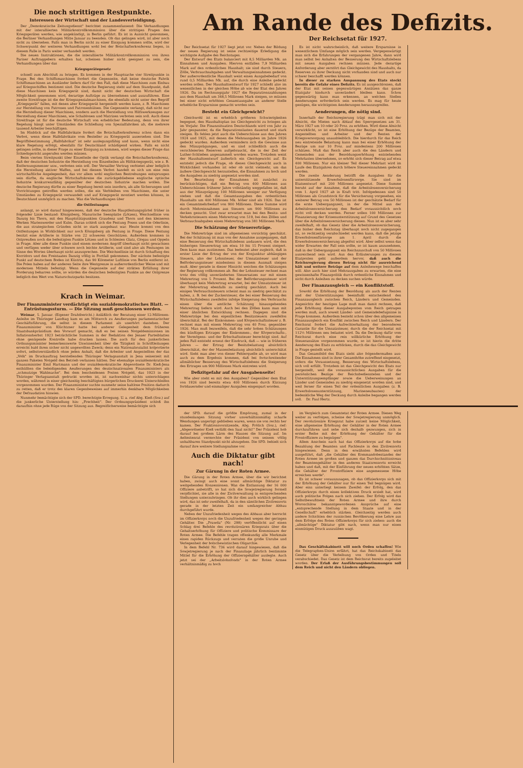Die noch strittigen Restpunkte.
Interessen der Wirtschaft und der Landesverteidigung.
Der „Demokratische Zeitungsdienst" berichtet zusammenfassend: Die Verhandlungen mit der interalliierten Militärkontrollkommission über die strittigen Fragen des Kriegsgerätes werden, wie angekündigt, in Berlin geführt. Es ist in Aussicht genommen, die Berliner Verhandlungen Mitte Januar zu beenden. Ob das gelingen wird, ist aber noch nicht zu übersehen. Falls man in Berlin nicht zu einer Einigung kommen sollte, wird der Schwerpunkt der weiteren Verhandlungen wohl bei der Botschafterkonferenz liegen, in diesem Falle in Paris weiter verhandelt werden.
Die neuen Instruktionen, die die interalliierte Militärkontrollkommission von ihren Pariser Auftraggebern erhalten hat, scheinen bisher nicht geeignet zu sein, die Verhandlungen über das
Kriegsgerätegesetz
schnell zum Abschluß zu bringen. Es kommen in der Hauptsache vier Streitpunkte in Frage. Bei den Schiffsmaschinen fordert die Gegenseite, daß keine deutsche Fabrik Schiffsmaschinen an Ausländer liefern darf für den Fall, daß diese Maschinen zum Einbau auf Kriegsschiffen bestimmt sind. Die deutsche Regierung steht auf dem Standpunkt, daß diese Maschinen kein Kriegsgerät sind, damit nicht der deutschen Wirtschaft die Möglichkeit genommen wird, derartige Aufträge zu übernehmen und auszuführen. Eine zweite Streitfrage ist die der Kriegsspezialmaschinen, die ebenfalls nicht unter den Begriff „Kriegsgerät" fallen, mit denen aber Kriegsgerät hergestellt werden kann, z. B. Maschinen zur Herstellung von Patronen und Patronenhülsen. Die Gegenseite verlangt, daß nicht nur die Herstellung dieser Maschinen, sondern auch die Herstellung von Hilfswerkzeugen zur Herstellung dieser Maschinen, wie Schablonen und Matrizen verboten sein soll. Auch diese Streitfrage ist für die deutsche Wirtschaft von erheblicher Bedeutung, denn von ihrer Regelung hängt unter Umständen die Schließung von Spezialfabriken ab, die mehrere tausend Arbeiter beschäftigen.
Im Hinblick auf die Halbfabrikate fordert die Botschafterkonferenz schon dann ein Verbot, wenn diese Halbfabrikate vom Besteller zu Kriegsgerät ausersehen sind. Die Begriffsbestimmung „Halbfabrikat" ist sehr auslegungsfähig und kann, wenn nicht eine klare Regelung erfolgt, ebenfalls für Deutschland schädigend wirken. Falls es nicht gelingen sollte, in dieser Frage zu einer Einigung zu kommen, wird wegen dieser Frage das Schiedsgericht angerufen werden müssen.
Beim vierten Streitpunkt über Einzelteile der Optik verlangt die Botschafterkonferenz, daß der deutschen Industrie die Herstellung von Einzelteilen als Hilfskriegsgerät, wie z. B. Entfernungsmesser usw., verboten sein soll. Der Versailler Vertrag verbietet aber lediglich die Herstellung aktiver Waffen, und bei diesem Verbot handelt es sich um eine rein wirtschaftliche Angelegenheit, das vor allem wohl englischen Bestrebungen entsprungen sein dürfte, da englische Wirtschaftskreise die zurückgebliebene englische optische Industrie konkurrenzfähig gegenüber der deutschen Industrie machen wollen. Die deutsche Regierung dürfte zu einer Regelung bereit sein insofern, als alle Sicherungen und Vorrichtungen getroffen werden sollen, die ein Verbleiben von Maschinen, die unter Umständen zu Kriegsgerät verwandelt und auf Kriegsgerät montiert werden können, in Deutschland unmöglich zu machen. Was die Verhandlungen über
die Ostfestungen
anlangt, so wird darauf hingewiesen, daß der deutsche Hauptfestungsgürtel früher in folgender Linie bestand: Königsberg, Masurische Seenplatte (Lötzen), Weichsellinie von Danzig bis Thorn, mit den Hauptstützpunkten Graudenz und Thorn und den kleineren Werken Marienwerder und Kulm. Daran schloß sich die Festung Posen und die Oderlinie, die aus strategischen Gründen nicht so stark ausgebaut war. Heute kommt von den Ostfestungen in Wirklichkeit nur noch Königsberg als Festung in Frage. Diese Festung besitzt eine Artillerie in Stärke von 22 schweren Geschützen. Außerdem kommen in Ostpreußen noch die befestigten Punkte Lötzen und in Schlesien Glatz, Glogau und Oppeln in Frage. Aber alle diese Punkte sind einem modernen Angriff überhaupt nicht gewachsen und verfügen weder über schwere noch leichte Artillerie, und sind also als Festungen im Sinne des Wortes überhaupt nicht anzusprechen. Die Weichsellinie ist durch Schaffung des Korridors und des Freistaates Danzig völlig in Fortfall gekommen. Der nächste befestigte Punkt auf deutschem Boden ist Küstrin, das 90 Kilometer Luftlinie von Berlin entfernt ist. Die Polen haben auf der anderen Seite ihre Westgrenze in außerordentlicher Weise und mit modernen Mitteln befestigt. Wenn die Gegenseite auf der strikten Erfüllung ihrer Forderung beharren sollte, so würden die deutschen befestigten Punkte an der Ostgrenze lediglich den Wert von Naturschutzparks besitzen.
Krach in Weimar.
Der Finanzminister verdächtigt ein sozialdemokratisches Blatt. — Entrüstungssturm. — Die Sitzung muß geschlossen werden.
Weimar, 5. Januar. (Eigener Drahtbericht.) Anläßlich der Beratung einer 12-Millionen-Anleihe im Thüringer Landtag kam es am Mittwoch zu Aeußerungen parlamentarischer Geschäftsführung, die selbst in diesem Parlament als unerhört dastehen. Der Finanzminister von Klüchtzner hatte bei anderer Gelegenheit dem früheren Staatsbankpräsidium den Vorwurf gemacht, daß es bei seinen Notgeldemissionen im Inflationsherbst 1923 beträchtliche Summen in der Redaktion des Jenaer Parteiblattes ohne genügende Kontrolle habe drucken lassen. Die auch für den junkerlichen Ordnungsminister bemerkenswerte Unwissenheit über die Tätigkeit in Schriftleitungen erreicht bald ihren sicher nicht ungewollten Zweck; denn ein Nationalsozialist kolportierte sofort, selbstverständlich ohne jeden Anhalt, daß die Arbeiter und Angestellten der das „Volk" im Druckauftrag herstellenden Thüringer Verlagsanstalt in Jena seinerzeit mit ganzen Paketen Notgeld den Betrieb verlassen hätten. Der ehemalige sozialdemokratische Finanzminister Emil Hartmann und der sozialdemokratische Abgeordnete Dr. Kieß-Jena enthüllten die beleidigenden Aeußerungen des deutschnationalen Finanzministers als „schmutzige Wahlmache". Bei dem bescheidenen Posten Notgeld, das 1923 in der Thüringer Verlagsanstalt gedruckt worden ist, ist nachweisbar nichts unterschlagen worden, während in einer gleichzeitig beschäftigten bürgerlichen Druckerei Unterschleifen vorgenommen wurden. Der Finanzminister suchte nunmehr seine haltlose Position dadurch zu retten, daß er trotz des klaren Gegenbeweises auf immerhin denkbare Möglichkeiten der Defraudation hinwies.
Nunmehr bemächtigte sich der SPD. berechtigte Erregung. U. a. rief Abg. Kieß (Soz.) auf die junkerliche Unterstellung hin: „Frechheit". Der Ordnungspräsident schloß ihn daraufhin ohne jede Rüge von der Sitzung aus. Begreiflicherweise bemächtigte sich
Am Rande des Defizits.
Der Reichsetat für 1927.
Der Reichsetat für 1927 liegt jetzt vor. Neben der Bildung der neuen Regierung ist seine rechtzeitige Erledigung die wichtigste Aufgabe des Reichstages.
Der Entwurf des Etats balanciert mit 8,5 Milliarden Mk. an Einnahmen und Ausgaben. Hiervon entfallen 7,9 Milliarden Mark auf den ordentlichen Haushalt; sie sind durch Steuern, Zölle, Verbrauchsabgaben und Verwaltungseinnahmen gedeckt. Der außerordentliche Haushalt weist einen Ausgabebedarf von rund 0,5 Milliarden Mk. auf, die durch eine Anleihe gedeckt werden sollen. Der Haushaltsentwurf für 1927 schließt also im wesentlichen in der gleichen Höhe ab wie der Etat des Jahres 1926. Da im Rechnungsjahr 1927 die Reparationszahlungen aus dem Haushalt um 348,5 Millionen Mark steigen, so müssen bei einer nicht erhöhten Gesamtausgabe an anderer Stelle erhebliche Ersparnisse gemacht worden sein.
Besteht ein Gleichgewicht?
Gleichwohl ist es erheblich größeren Schwierigkeiten begegnet, den Haushaltsplan ins Gleichgewicht zu bringen als im Vorjahr. Die Finanzsituation Deutschlands wird von Jahr zu Jahr gespannter, da die Reparationslasten dauernd und stark steigen. Es fehlen jetzt auch die Ueberschüsse aus den Jahren 1924 und 1925, mit denen die Mehrausgaben im Jahre 1926 gedeckt wurden. Außerdem vermindern sich die Gewinne aus den Münzprägungen, und es sind schließlich auch die verschleierten Reserven aufgebraucht, die in der Zeit der Luther-Schlieben angesammelt worden waren. Trotzdem weist der Haushaltsentwurf äußerlich ein Gleichgewicht auf. Es entsteht jedoch die Frage, ob dieses Gleichgewicht auch in Wirklichkeit vorhanden ist oder ob nicht vielmehr, um das äußere Gleichgewicht herzustellen, die Einnahmen zu hoch und die Ausgaben zu niedrig angesetzt worden sind.
Bei Beurteilung der Einnahmen ist zunächst zu berücksichtigen, daß ein Betrag von 400 Millionen aus Ueberschüssen früherer Jahre vollständig weggefallen ist, daß aus der Münzprägung 100 Millionen weniger zur Verfügung stehen und daß die Gesamtausgaben des ordentlichen Haushalts um 400 Millionen Mk. höher sind als 1926. Das ist ein Gesamtmehrbedarf von 900 Millionen. Diese Summe wird durch Mehreinnahmen aus Steuern um 900 Millionen zu decken gesucht. Und zwar erwartet man bei den Besitz- und Verkehrssteuern einen Mehrertrag von 519, bei den Zöllen und Verbrauchsabgaben einen Mehrertrag von 381 Millionen Mark.
Die Schätzung der Steuererträge.
Die Mehrerträge sind im allgemeinen vorsichtig geschätzt. Bei der Schätzung ist man von der Annahme ausgegangen, daß eine Besserung des Wirtschaftslebens andauern wird, die den bisherigen Steuerertrag um etwa 10 bis 15 Prozent steigert. Dem kann man zustimmen. Das bedeutet aber zugleich, daß in erster Linie der Ertrag der von der Konjunktur abhängigen Steuern, also der Lohnsteuer, der Umsatzsteuer und der Beförderungssteuer mindestens in diesem Ausmaß steigen muß. Aber gerade in dieser Hinsicht weichen die Schätzungen der Regierung vollkommen ab. Bei der Lohnsteuer rechnet man trotz des völlig unveränderten Steuersatzes nur mit einem Mehrertrag von 5 Prozent. Bei der Beförderungssteuer wird überhaupt kein Mehrertrag erwartet, bei der Umsatzsteuer ist der Mehrertrag ebenfalls zu niedrig geschätzt. Auch bei einigen Verbrauchssteuern scheint man zu niedrig geschätzt zu haben, z. B. bei der Zuckersteuer, die bei einer Besserung des Wirtschaftslebens zweifellos infolge Steigerung des Verbrauchs einen über die amtliche Schätzung hinausgehenden Mehrertrag liefern wird. Auch bei den Zöllen kann man mit einer ähnlichen Entwicklung rechnen. Dagegen sind die Mehrerträge bei den eigentlichen Besitzsteuern zweifellos überschätzt. Bei der Einkommen- und Körperschaftssteuer z. B. rechnet man mit einem Mehrertrag von 40 Proz. gegenüber 1926. Man muß bezweifeln, daß die sehr hohen Schätzungen des künftigen Ertrages der Einkommen-, der Körperschafts-, der Vermögens- und der Erbschaftssteuer berechtigt sind. Auf jeden Fall entsteht erneut der Eindruck, daß — wie in früheren Jahren — der Ertrag der Besitzbelastung absichtlich überschätzt, der der Massenbelastung absichtlich unterschätzt wird. Sieht man aber von dieser Fehlerquelle ab, so wird man auch zu dem Ergebnis kommen, daß bei fortschreitender allmählicher Besserung des Wirtschaftslebens die Steigerung des Ertrages um 900 Millionen Mark eintreten wird.
Defizitgefahr auf der Ausgabenseite!
Wie aber steht es mit den Ausgaben? Gegenüber dem Etat von 1926 sind bereits etwa 400 Millionen durch Kürzung fortdauernder und einmaliger Ausgaben eingespart worden.
Es ist nicht wahrscheinlich, daß weitere Ersparnisse in wesentlichem Umfange möglich sein werden. Vergegenwärtigt man sich die Erfahrungen der vergangenen Jahre, dann wird man selbst bei Anhalten der Besserung des Wirtschaftslebens mit neuen Ausgaben rechnen müssen. Jede derartige Anforderung aber zerstört das Gleichgewicht des Haushalts, da Reserven zu ihrer Deckung nicht vorhanden sind und auch nur schwer beschafft werden können.
In dieser zu starken Anspannung des Etats steckt bereits die Gefahr eines Defizits. Es ist ausgeschlossen, daß der Etat mit seinen gegenwärtigen Ansätzen das ganze Etatsjahr hindurch unverändert bleiben kann. Schon gegenwärtig kann man erkennen, an welchen Stellen Aenderungen erforderlich sein werden. Es mag für heute genügen, die wichtigsten Aenderungen herauszugreifen.
Aenderungen, die nötig sind.
Innerhalb der Reichsregierung trägt man sich mit der Absicht, die Mieten nach Ablauf des Sperrgesetzes am 31. März 1927 um 10 oder 20 Proz. zu erhöhen. Wird diese Absicht verwirklicht, so ist eine Erhöhung der Bezüge der Beamten, Angestellten und Arbeiter und der Renten der Kriegsversorgung unausbleiblich. Die hierdurch für das Reich neu eintretende Belastung kann man bei einer Erhöhung der Bezüge um nur 10 Proz. auf mindestens 200 Millionen schätzen. Muß das Reich aber auch die den Ländern und Gemeinden aus der Besoldungserhöhung entstehenden Mehrlasten übernehmen, so erhöht sich dieser Betrag auf etwa 400 Millionen. Nur ein kleiner Teil dieser Mehrlast wird im Laufe des Etatsjahres durch höhere Steuereinnahmen gedeckt werden.
Die zweite Aenderung betrifft die Ausgaben für die unterstützende Erwerbslosenfürsorge. Sie sind im Etatsentwurf mit 200 Millionen angesetzt. Diese Summe beruht auf der Annahme, daß die Arbeitslosenversicherung vom 1. April 1927 ab in Kraft tritt. Infolgedessen sind 50 Millionen als Grundstock für die Versicherung vorgesehen, ein weiterer Betrag von 50 Millionen ist der geschätzte Bedarf für die erste Uebergangszeit, in der die Mittel aus der Arbeitslosenversicherung den Bedarf voraussichtlich noch nicht voll decken werden. Ferner sollen 100 Millionen zur Finanzierung der Krisenunterstützung auf Grund des Gesetzes über die Arbeitslosenversicherung dienen. Nun ist es aber sehr zweifelhaft, ob das Gesetz über die Arbeitslosenversicherung, das bisher dem Reichstag überhaupt noch nicht zugegangen ist, so rechtzeitig verabschiedet werden kann, daß die jetzige Erwerbslosenfürsorge am 1. April durch die Erwerbslosenversicherung abgelöst wird. Aber selbst wenn das wider Erwarten der Fall sein sollte, so ist kaum anzunehmen, daß in der Uebergangszeit ein Reichszuschuß von 50 Millionen ausreichend sein wird. Aus den Erläuterungen zu diesem Etatposten geht außerdem hervor, daß auch die Reichsregierung diesen Betrag nicht für ausreichend hält und weitere Beträge auf dem Anleihewege beschaffen will. Also auch hier sind Mehrausgaben zu erwarten, die eine gewissenhafte Finanzpolitik durch ordentliche Einnahmen und nicht durch Anleihen zu decken suchen würde.
Der Finanzausgleich — ein Konfliktstoff.
Sowohl die Erhöhung der Besoldung als auch der Renten und der Unterstützungen beeinflußt entscheidend den Finanzausgleich zwischen Reich, Ländern und Gemeinden. Angesichts der heutigen Lage muß man damit rechnen, daß jede Erhöhung dieser Ausgabeposten vom Reich getragen werden muß, auch soweit Länder- und Gemeindebefugnisse in Frage kommen. Außerdem besteht schon über den allgemeinen Finanzausgleich ein Konflikt zwischen Reich und Ländern. Der Reichsrat fordert die Aufrechterhaltung der besonderen Garantie für die Umsatzsteuer, durch die der Reichsetat mit 112½ Millionen neu belastet wird. Da die Deckung dafür vom Reichsrat durch eine rein willkürliche Erhöhung der Steueransätze vorgenommen wurde, so ist hierin die dritte Aenderung des Etats zu erblicken, durch die das Gleichgewicht in Frage gestellt wird.
Das Gesamtbild des Etats sieht also folgendermaßen aus: Die Einnahmen sind in ihrer Gesamthöhe zutreffend eingesetzt, sofern die Voraussetzung, Besserung des Wirtschaftslebens, sich voll erfüllt. Trotzdem ist das Gleichgewicht des Etats nur hergestellt, weil die voraussichtlichen Ausgaben für die persönlichen Bezüge der Reichsbediensteten und der Unterstützungsempfänger sowie die Ueberweisungen an Länder und Gemeinden zu niedrig eingesetzt worden sind, und weil ferner für einen Teil der ordentlichen Ausgaben (z. B. Erwerbslosenunterstützung, Marineneubauten) der bedenkliche Weg der Deckung durch Anleihe begangen werden soll. Dr. Paul Hertz.
der SPD. darauf die größte Empörung, zumal in der stundenlangen Sitzung vorher unverhältnismäßig scharfe Wendungen ungerügt geblieben waren, wenn sie von rechts her kamen. Der Fraktionsvorsitzende, Abg. Frölich (Soz.), rief: „Abgeordneter Kieß verläßt den Saal nicht!" Der Präsident hob darauf bei großem Lärm des Hauses die Sitzung auf. Im Aeltestenrat vermochte der Präsident von seinem völlig unhaltbaren Standpunkt nicht abzugehen. Die SPD. behielt sich darauf ihre weitere Stellungnahme vor.
Auch die Diktatur gibt nach!
Zur Gärung in der Roten Armee.
Die Gärung in der Roten Armee, über die wir berichtet haben, zwingt auch eine sonst allmächtige Diktatur zu weitgehenden Konzessionen. Was die Entlassung der 16 000 Offiziere anbetrifft, so hat sich die Sowjetregierung formell verpflichtet, sie alle in der Zivilverwaltung in entsprechenden Stellungen unterzubringen. Ob ihr dies auch wirklich gelingen wird, das ist sehr zweifelhaft, da in den sämtlichen Zivilressorts gerade in der letzten Zeit ein umfangreicher Abbau durchgeführt wurde.
Neben der Unzufriedenheit wegen des Abbaus aber herrscht im Offizierkorps noch die Unzufriedenheit wegen der geringen Gehälter. Die „Prawda" (Nr. 298) veröffentlicht auf einen Schlag drei Befehle des revolutionären Kriegsrats über die Gehaltserhöhung für Offiziere und politische Kommissare der Roten Armee. Die Befehle tragen offenkundig alle Merkmale eines rapiden Rückzugs und verraten die große Unruhe und Verlegenheit der bolschewistischen Oligarchie.
In dem Befehl Nr. 736 wird darauf hingewiesen, daß die Sowjetregierung je nach der Finanzlage jährlich bestimmte Mittel für die Erhöhung der Offiziersgehälter auslegte. Auch jetzt sei der „Arbeitslohnfonds" in der Roten Armee verhältnismäßig zu hoch
im Vergleich zum Gesamtetat der Roten Armee. Diesen Weg weiter zu verfolgen, scheine der Sowjetregierung unmöglich. Der revolutionäre Kriegsrat habe zurzeit keine Möglichkeit, eine allgemeine Erhöhung der Gehälter in der Roten Armee durchzuführen und sehe sich deshalb gezwungen, sich in erster Reihe mit der Erhöhung der Gehälter für die Frontoffiziere zu begnügen".
Allem Anschein nach hat das Offizierkorps auf die hohe Bezahlung der Beamten und Fachleute in den Zivilressorts hingewiesen. Denn in den erwähnten Befehlen wird ausgeführt, daß „die Gehälter des Kommandobestandes der Roten Armee im großen und ganzen das Durchschnittsniveau der Beamtengehälter in den anderen Staatsressorts erreicht haben und daß, mit der Einführung der neuen erhöhten Sätze, die Gehälter der Frontoffiziere eine angemessene Höhe erreichen werde".
Es ist schwer vorauszusagen, ob das Offizierkorps sich mit der Erhöhung der Gehälter nur für einen Teil begnügen wird. Aber eins unterliegt keinem Zweifel: der Erfolg, den das Offizierkorps durch einen kollektiven Druck erzielt hat, wird auch politische Folgen nach sich ziehen. Der Erfolg wird das Selbstbewußtsein der Roten Armee und ihre durch Woroschilow bekanntgewordenen Ansprüche auf eine „entsprechende Stellung in dem Staate und in der Gesellschaft" erheblich stärken. Gleichzeitig werden auch andere Schichten der russischen Bevölkerung eine Lehre aus dem Erfolge des Roten Offizierkorps für sich ziehen: auch die „allmächtige" Diktatur gibt nach, wenn man nur einen einmütigen Druck auszuüben wagt.
Das Geschäftskabinett will noch Orden schaffen! Wie die Telegraphen-Union erfährt, hat das Reichskabinett das Gesetz über die Verleihung von Orden und Titeln verabschiedet. Das Gesetz ist dem Reichsrat bereits zugeleitet worden. Der Erlaß der Ausführungsbestimmungen soll dem Reich und nicht den Ländern obliegen.